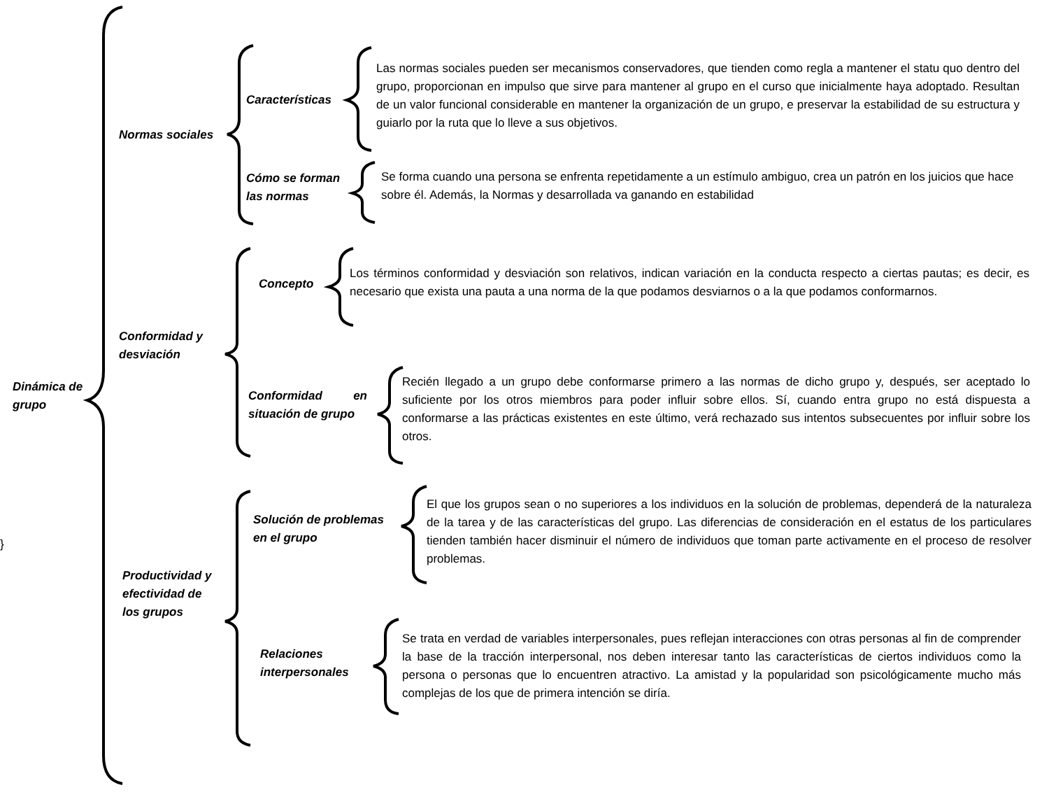Dinámica de grupo
}
Normas sociales
Características
Las normas sociales pueden ser mecanismos conservadores, que tienden como regla a mantener el statu quo dentro del grupo, proporcionan en impulso que sirve para mantener al grupo en el curso que inicialmente haya adoptado. Resultan de un valor funcional considerable en mantener la organización de un grupo, e preservar la estabilidad de su estructura y guiarlo por la ruta que lo lleve a sus objetivos.
Cómo se forman las normas
Se forma cuando una persona se enfrenta repetidamente a un estímulo ambiguo, crea un patrón en los juicios que hace sobre él. Además, la Normas y desarrollada va ganando en estabilidad
Conformidad y desviación
Concepto
Los términos conformidad y desviación son relativos, indican variación en la conducta respecto a ciertas pautas; es decir, es necesario que exista una pauta a una norma de la que podamos desviarnos o a la que podamos conformarnos.
Conformidad en situación de grupo
Recién llegado a un grupo debe conformarse primero a las normas de dicho grupo y, después, ser aceptado lo suficiente por los otros miembros para poder influir sobre ellos. Sí, cuando entra grupo no está dispuesta a conformarse a las prácticas existentes en este último, verá rechazado sus intentos subsecuentes por influir sobre los otros.
Productividad y efectividad de los grupos
Solución de problemas en el grupo
El que los grupos sean o no superiores a los individuos en la solución de problemas, dependerá de la naturaleza de la tarea y de las características del grupo. Las diferencias de consideración en el estatus de los particulares tienden también hacer disminuir el número de individuos que toman parte activamente en el proceso de resolver problemas.
Relaciones interpersonales
Se trata en verdad de variables interpersonales, pues reflejan interacciones con otras personas al fin de comprender la base de la tracción interpersonal, nos deben interesar tanto las características de ciertos individuos como la persona o personas que lo encuentren atractivo. La amistad y la popularidad son psicológicamente mucho más complejas de los que de primera intención se diría.